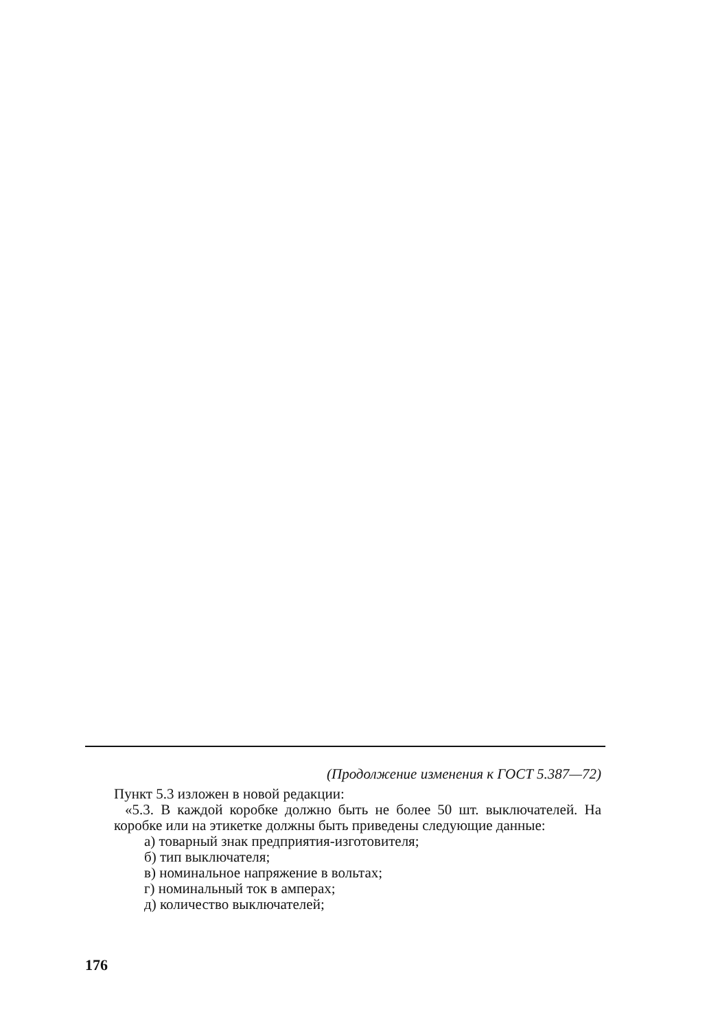(Продолжение изменения к ГОСТ 5.387—72)
Пункт 5.3 изложен в новой редакции:
«5.3. В каждой коробке должно быть не более 50 шт. выключателей. На коробке или на этикетке должны быть приведены следующие данные:
а) товарный знак предприятия-изготовителя;
б) тип выключателя;
в) номинальное напряжение в вольтах;
г) номинальный ток в амперах;
д) количество выключателей;
176